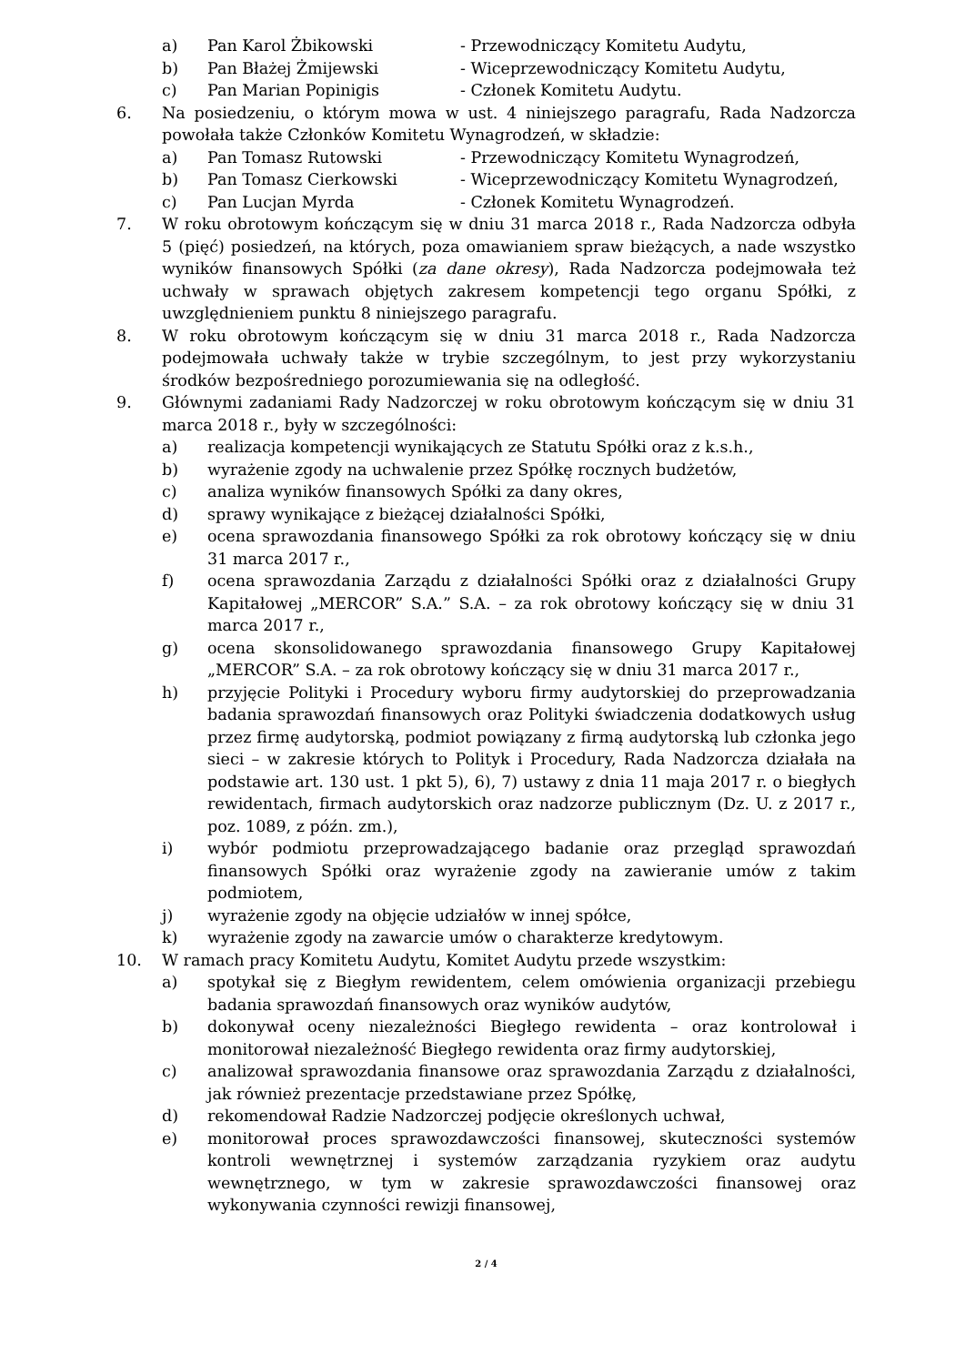a) Pan Karol Żbikowski - Przewodniczący Komitetu Audytu,
b) Pan Błażej Żmijewski - Wiceprzewodniczący Komitetu Audytu,
c) Pan Marian Popinigis - Członek Komitetu Audytu.
6. Na posiedzeniu, o którym mowa w ust. 4 niniejszego paragrafu, Rada Nadzorcza powołała także Członków Komitetu Wynagrodzeń, w składzie:
a) Pan Tomasz Rutowski - Przewodniczący Komitetu Wynagrodzeń,
b) Pan Tomasz Cierkowski - Wiceprzewodniczący Komitetu Wynagrodzeń,
c) Pan Lucjan Myrda - Członek Komitetu Wynagrodzeń.
7. W roku obrotowym kończącym się w dniu 31 marca 2018 r., Rada Nadzorcza odbyła 5 (pięć) posiedzeń, na których, poza omawianiem spraw bieżących, a nade wszystko wyników finansowych Spółki (za dane okresy), Rada Nadzorcza podejmowała też uchwały w sprawach objętych zakresem kompetencji tego organu Spółki, z uwzględnieniem punktu 8 niniejszego paragrafu.
8. W roku obrotowym kończącym się w dniu 31 marca 2018 r., Rada Nadzorcza podejmowała uchwały także w trybie szczególnym, to jest przy wykorzystaniu środków bezpośredniego porozumiewania się na odległość.
9. Głównymi zadaniami Rady Nadzorczej w roku obrotowym kończącym się w dniu 31 marca 2018 r., były w szczególności:
a) realizacja kompetencji wynikających ze Statutu Spółki oraz z k.s.h.,
b) wyrażenie zgody na uchwalenie przez Spółkę rocznych budżetów,
c) analiza wyników finansowych Spółki za dany okres,
d) sprawy wynikające z bieżącej działalności Spółki,
e) ocena sprawozdania finansowego Spółki za rok obrotowy kończący się w dniu 31 marca 2017 r.,
f) ocena sprawozdania Zarządu z działalności Spółki oraz z działalności Grupy Kapitałowej „MERCOR” S.A.” S.A. – za rok obrotowy kończący się w dniu 31 marca 2017 r.,
g) ocena skonsolidowanego sprawozdania finansowego Grupy Kapitałowej „MERCOR” S.A. – za rok obrotowy kończący się w dniu 31 marca 2017 r.,
h) przyjęcie Polityki i Procedury wyboru firmy audytorskiej do przeprowadzania badania sprawozdań finansowych oraz Polityki świadczenia dodatkowych usług przez firmę audytorską, podmiot powiązany z firmą audytorską lub członka jego sieci – w zakresie których to Polityk i Procedury, Rada Nadzorcza działała na podstawie art. 130 ust. 1 pkt 5), 6), 7) ustawy z dnia 11 maja 2017 r. o biegłych rewidentach, firmach audytorskich oraz nadzorze publicznym (Dz. U. z 2017 r., poz. 1089, z późn. zm.),
i) wybór podmiotu przeprowadzającego badanie oraz przegląd sprawozdań finansowych Spółki oraz wyrażenie zgody na zawieranie umów z takim podmiotem,
j) wyrażenie zgody na objęcie udziałów w innej spółce,
k) wyrażenie zgody na zawarcie umów o charakterze kredytowym.
10. W ramach pracy Komitetu Audytu, Komitet Audytu przede wszystkim:
a) spotykał się z Biegłym rewidentem, celem omówienia organizacji przebiegu badania sprawozdań finansowych oraz wyników audytów,
b) dokonywał oceny niezależności Biegłego rewidenta – oraz kontrolował i monitorował niezależność Biegłego rewidenta oraz firmy audytorskiej,
c) analizował sprawozdania finansowe oraz sprawozdania Zarządu z działalności, jak również prezentacje przedstawiane przez Spółkę,
d) rekomendował Radzie Nadzorczej podjęcie określonych uchwał,
e) monitorował proces sprawozdawczości finansowej, skuteczności systemów kontroli wewnętrznej i systemów zarządzania ryzykiem oraz audytu wewnętrznego, w tym w zakresie sprawozdawczości finansowej oraz wykonywania czynności rewizji finansowej,
2 / 4